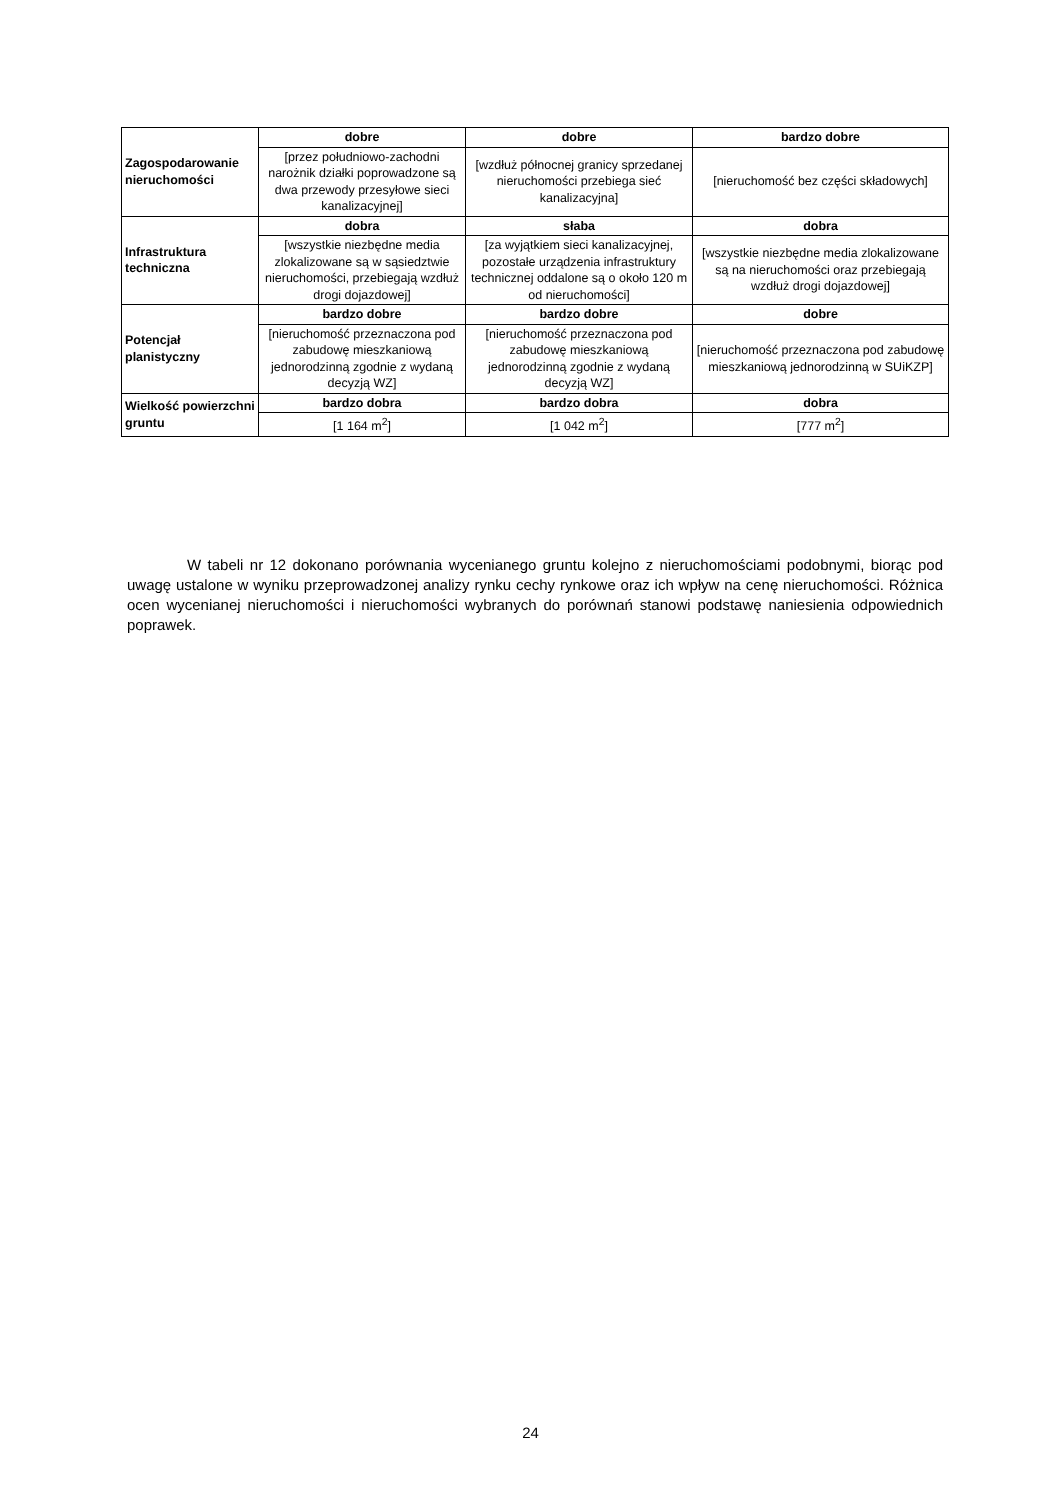| Zagospodarowanie nieruchomości | dobre | dobre | bardzo dobre |
| | [przez południowo-zachodni narożnik działki poprowadzone są dwa przewody przesyłowe sieci kanalizacyjnej] | [wzdłuż północnej granicy sprzedanej nieruchomości przebiega sieć kanalizacyjna] | [nieruchomość bez części składowych] |
| Infrastruktura techniczna | dobra | słaba | dobra |
| | [wszystkie niezbędne media zlokalizowane są w sąsiedztwie nieruchomości, przebiegają wzdłuż drogi dojazdowej] | [za wyjątkiem sieci kanalizacyjnej, pozostałe urządzenia infrastruktury technicznej oddalone są o około 120 m od nieruchomości] | [wszystkie niezbędne media zlokalizowane są na nieruchomości oraz przebiegają wzdłuż drogi dojazdowej] |
| Potencjał planistyczny | bardzo dobre | bardzo dobre | dobre |
| | [nieruchomość przeznaczona pod zabudowę mieszkaniową jednorodzinną zgodnie z wydaną decyzją WZ] | [nieruchomość przeznaczona pod zabudowę mieszkaniową jednorodzinną zgodnie z wydaną decyzją WZ] | [nieruchomość przeznaczona pod zabudowę mieszkaniową jednorodzinną w SUiKZP] |
| Wielkość powierzchni gruntu | bardzo dobra | bardzo dobra | dobra |
| | [1 164 m<sup>2</sup>] | [1 042 m<sup>2</sup>] | [777 m<sup>2</sup>] |
W tabeli nr 12 dokonano porównania wycenianego gruntu kolejno z nieruchomościami podobnymi, biorąc pod uwagę ustalone w wyniku przeprowadzonej analizy rynku cechy rynkowe oraz ich wpływ na cenę nieruchomości. Różnica ocen wycenianej nieruchomości i nieruchomości wybranych do porównań stanowi podstawę naniesienia odpowiednich poprawek.
24